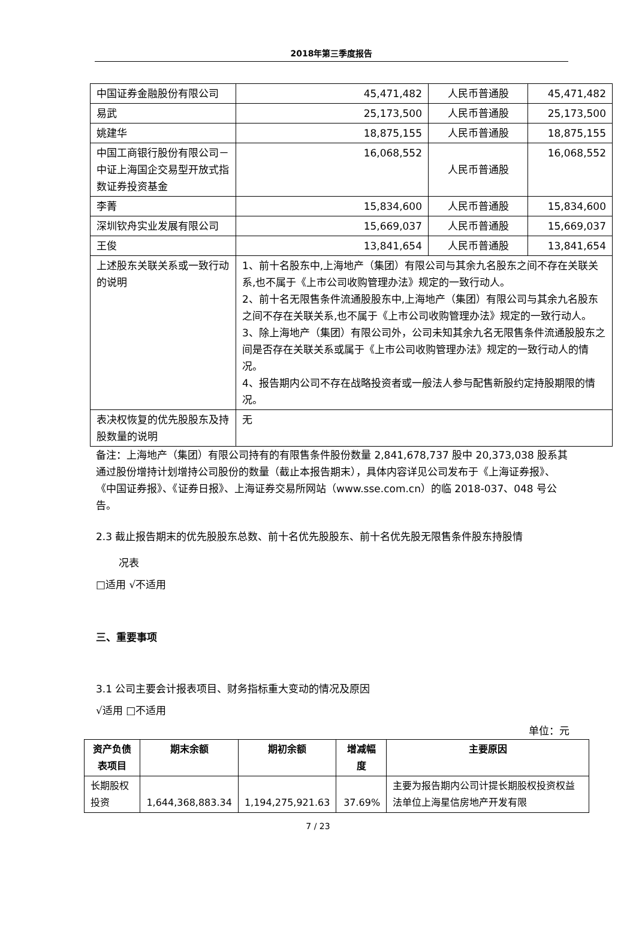2018年第三季度报告
| 中国证券金融股份有限公司 | 45,471,482 | 人民币普通股 | 45,471,482 |
| 易武 | 25,173,500 | 人民币普通股 | 25,173,500 |
| 姚建华 | 18,875,155 | 人民币普通股 | 18,875,155 |
| 中国工商银行股份有限公司－中证上海国企交易型开放式指数证券投资基金 | 16,068,552 | 人民币普通股 | 16,068,552 |
| 李菁 | 15,834,600 | 人民币普通股 | 15,834,600 |
| 深圳钦舟实业发展有限公司 | 15,669,037 | 人民币普通股 | 15,669,037 |
| 王俊 | 13,841,654 | 人民币普通股 | 13,841,654 |
| 上述股东关联关系或一致行动的说明 | 1、前十名股东中,上海地产（集团）有限公司与其余九名股东之间不存在关联关系,也不属于《上市公司收购管理办法》规定的一致行动人。 2、前十名无限售条件流通股股东中,上海地产（集团）有限公司与其余九名股东之间不存在关联关系,也不属于《上市公司收购管理办法》规定的一致行动人。 3、除上海地产（集团）有限公司外，公司未知其余九名无限售条件流通股股东之间是否存在关联关系或属于《上市公司收购管理办法》规定的一致行动人的情况。 4、报告期内公司不存在战略投资者或一般法人参与配售新股约定持股期限的情况。 | | |
| 表决权恢复的优先股股东及持股数量的说明 | 无 | | |
备注：上海地产（集团）有限公司持有的有限售条件股份数量 2,841,678,737 股中 20,373,038 股系其通过股份增持计划增持公司股份的数量（截止本报告期末），具体内容详见公司发布于《上海证券报》、《中国证券报》、《证券日报》、上海证券交易所网站（www.sse.com.cn）的临 2018-037、048 号公告。
2.3 截止报告期末的优先股股东总数、前十名优先股股东、前十名优先股无限售条件股东持股情
况表
□适用 √不适用
三、重要事项
3.1 公司主要会计报表项目、财务指标重大变动的情况及原因
√适用 □不适用
单位：元
| 资产负债表项目 | 期末余额 | 期初余额 | 增减幅度 | 主要原因 |
| --- | --- | --- | --- | --- |
| 长期股权投资 | 1,644,368,883.34 | 1,194,275,921.63 | 37.69% | 主要为报告期内公司计提长期股权投资权益法单位上海星信房地产开发有限 |
7 / 23